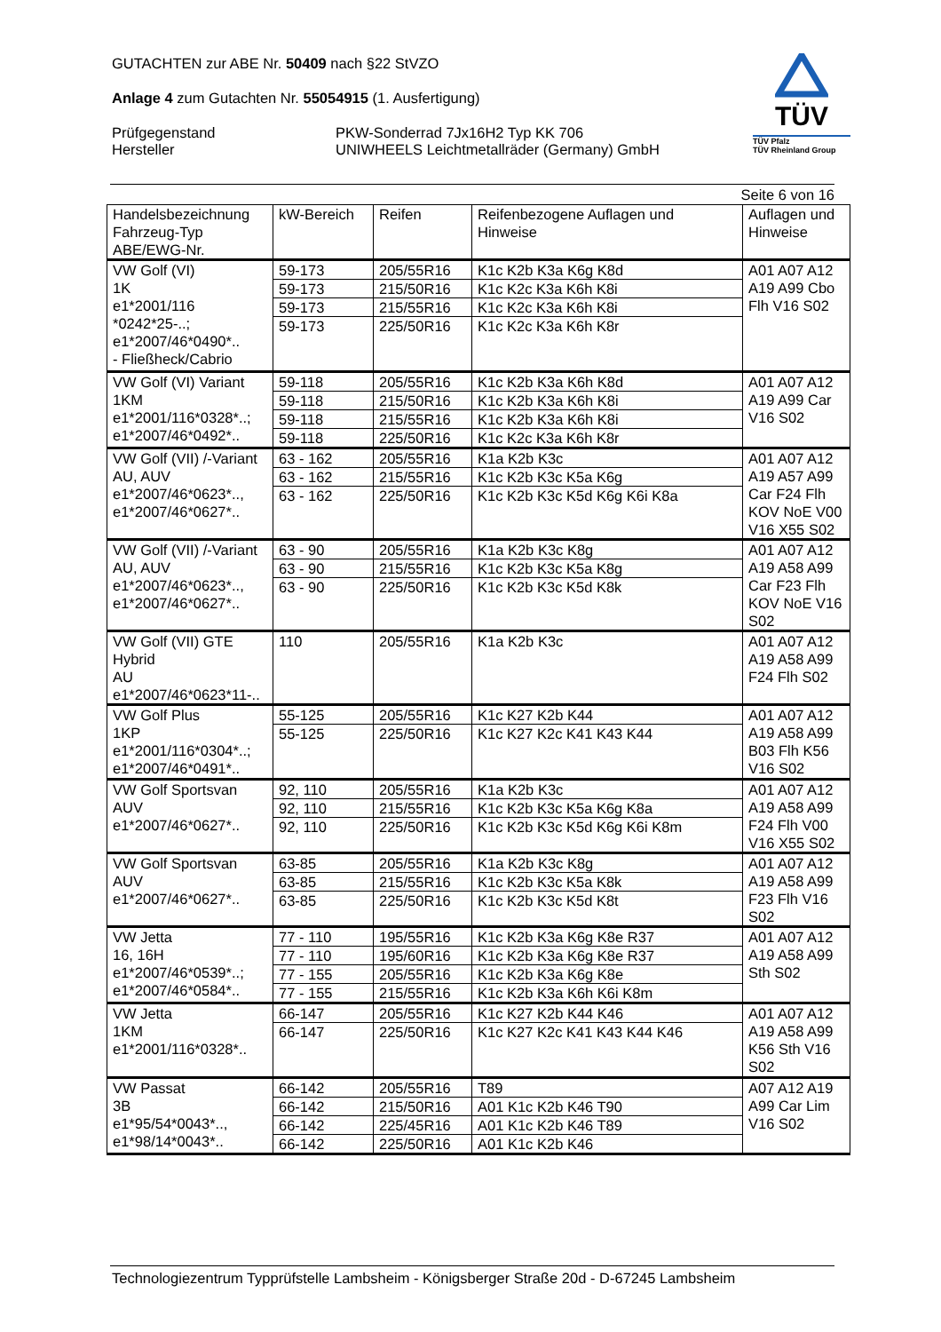GUTACHTEN zur ABE Nr. 50409 nach §22 StVZO
Anlage 4 zum Gutachten Nr. 55054915 (1. Ausfertigung)
Prüfgegenstand
Hersteller
PKW-Sonderrad 7Jx16H2 Typ KK 706
UNIWHEELS Leichtmetallräder (Germany) GmbH
TÜV
TÜV Pfalz
TÜV Rheinland Group
Seite 6 von 16
| Handelsbezeichnung Fahrzeug-Typ ABE/EWG-Nr. | kW-Bereich | Reifen | Reifenbezogene Auflagen und Hinweise | Auflagen und Hinweise |
| --- | --- | --- | --- | --- |
| VW Golf (VI) 1K e1*2001/116 *0242*25-..; e1*2007/46*0490*.. - Fließheck/Cabrio | 59-173 | 205/55R16 | K1c K2b K3a K6g K8d | A01 A07 A12 A19 A99 Cbo Flh V16 S02 |
| | 59-173 | 215/50R16 | K1c K2c K3a K6h K8i | |
| | 59-173 | 215/55R16 | K1c K2c K3a K6h K8i | |
| | 59-173 | 225/50R16 | K1c K2c K3a K6h K8r | |
| VW Golf (VI) Variant 1KM e1*2001/116*0328*..; e1*2007/46*0492*.. | 59-118 | 205/55R16 | K1c K2b K3a K6h K8d | A01 A07 A12 A19 A99 Car V16 S02 |
| | 59-118 | 215/50R16 | K1c K2b K3a K6h K8i | |
| | 59-118 | 215/55R16 | K1c K2b K3a K6h K8i | |
| | 59-118 | 225/50R16 | K1c K2c K3a K6h K8r | |
| VW Golf (VII) /-Variant AU, AUV e1*2007/46*0623*.., e1*2007/46*0627*.. | 63 - 162 | 205/55R16 | K1a K2b K3c | A01 A07 A12 A19 A57 A99 Car F24 Flh KOV NoE V00 V16 X55 S02 |
| | 63 - 162 | 215/55R16 | K1c K2b K3c K5a K6g | |
| | 63 - 162 | 225/50R16 | K1c K2b K3c K5d K6g K6i K8a | |
| VW Golf (VII) /-Variant AU, AUV e1*2007/46*0623*.., e1*2007/46*0627*.. | 63 - 90 | 205/55R16 | K1a K2b K3c K8g | A01 A07 A12 A19 A58 A99 Car F23 Flh KOV NoE V16 S02 |
| | 63 - 90 | 215/55R16 | K1c K2b K3c K5a K8g | |
| | 63 - 90 | 225/50R16 | K1c K2b K3c K5d K8k | |
| VW Golf (VII) GTE Hybrid AU e1*2007/46*0623*11-.. | 110 | 205/55R16 | K1a K2b K3c | A01 A07 A12 A19 A58 A99 F24 Flh S02 |
| VW Golf Plus 1KP e1*2001/116*0304*..; e1*2007/46*0491*.. | 55-125 | 205/55R16 | K1c K27 K2b K44 | A01 A07 A12 A19 A58 A99 B03 Flh K56 V16 S02 |
| | 55-125 | 225/50R16 | K1c K27 K2c K41 K43 K44 | |
| VW Golf Sportsvan AUV e1*2007/46*0627*.. | 92, 110 | 205/55R16 | K1a K2b K3c | A01 A07 A12 A19 A58 A99 F24 Flh V00 V16 X55 S02 |
| | 92, 110 | 215/55R16 | K1c K2b K3c K5a K6g K8a | |
| | 92, 110 | 225/50R16 | K1c K2b K3c K5d K6g K6i K8m | |
| VW Golf Sportsvan AUV e1*2007/46*0627*.. | 63-85 | 205/55R16 | K1a K2b K3c K8g | A01 A07 A12 A19 A58 A99 F23 Flh V16 S02 |
| | 63-85 | 215/55R16 | K1c K2b K3c K5a K8k | |
| | 63-85 | 225/50R16 | K1c K2b K3c K5d K8t | |
| VW Jetta 16, 16H e1*2007/46*0539*..; e1*2007/46*0584*.. | 77 - 110 | 195/55R16 | K1c K2b K3a K6g K8e R37 | A01 A07 A12 A19 A58 A99 Sth S02 |
| | 77 - 110 | 195/60R16 | K1c K2b K3a K6g K8e R37 | |
| | 77 - 155 | 205/55R16 | K1c K2b K3a K6g K8e | |
| | 77 - 155 | 215/55R16 | K1c K2b K3a K6h K6i K8m | |
| VW Jetta 1KM e1*2001/116*0328*.. | 66-147 | 205/55R16 | K1c K27 K2b K44 K46 | A01 A07 A12 A19 A58 A99 K56 Sth V16 S02 |
| | 66-147 | 225/50R16 | K1c K27 K2c K41 K43 K44 K46 | |
| VW Passat 3B e1*95/54*0043*.., e1*98/14*0043*.. | 66-142 | 205/55R16 | T89 | A07 A12 A19 A99 Car Lim V16 S02 |
| | 66-142 | 215/50R16 | A01 K1c K2b K46 T90 | |
| | 66-142 | 225/45R16 | A01 K1c K2b K46 T89 | |
| | 66-142 | 225/50R16 | A01 K1c K2b K46 | |
Technologiezentrum Typprüfstelle Lambsheim - Königsberger Straße 20d - D-67245 Lambsheim